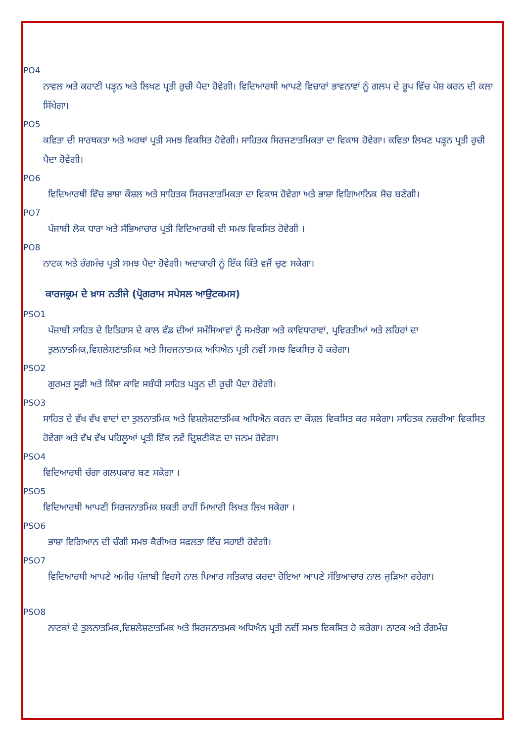PO4
ਨਾਵਲ ਅਤੇ ਕਹਾਣੀ ਪੜ੍ਹਨ ਅਤੇ ਲਿਖਣ ਪ੍ਰਤੀ ਰੁਚੀ ਪੈਦਾ ਹੋਵੇਗੀ। ਵਿਦਿਆਰਥੀ ਆਪਣੇ ਵਿਚਾਰਾਂ ਭਾਵਨਾਵਾਂ ਨੂੰ ਗਲਪ ਦੇ ਰੂਪ ਵਿੱਚ ਪੇਸ਼ ਕਰਨ ਦੀ ਕਲਾ ਸਿੱਖੇਗਾ।
PO5
ਕਵਿਤਾ ਦੀ ਸਾਰਥਕਤਾ ਅਤੇ ਅਰਥਾਂ ਪ੍ਰਤੀ ਸਮਝ ਵਿਕਸਿਤ ਹੋਵੇਗੀ। ਸਾਹਿਤਕ ਸਿਰਜਣਾਤਮਿਕਤਾ ਦਾ ਵਿਕਾਸ ਹੋਵੇਗਾ। ਕਵਿਤਾ ਲਿਖਣ ਪੜ੍ਹਨ ਪ੍ਰਤੀ ਰੁਚੀ ਪੈਦਾ ਹੋਵੇਗੀ।
PO6
ਵਿਦਿਆਰਥੀ ਵਿੱਚ ਭਾਸ਼ਾ ਕੌਸ਼ਲ ਅਤੇ ਸਾਹਿਤਕ ਸਿਰਜਣਾਤਮਿਕਤਾ ਦਾ ਵਿਕਾਸ ਹੋਵੇਗਾ ਅਤੇ ਭਾਸ਼ਾ ਵਿਗਿਆਨਿਕ ਸੋਚ ਬਣੇਗੀ।
PO7
ਪੰਜਾਬੀ ਲੋਕ ਧਾਰਾ ਅਤੇ ਸੱਭਿਆਚਾਰ ਪ੍ਰਤੀ ਵਿਦਿਆਰਥੀ ਦੀ ਸਮਝ ਵਿਕਸਿਤ ਹੋਵੇਗੀ ।
PO8
ਨਾਟਕ ਅਤੇ ਰੰਗਮੰਚ ਪ੍ਰਤੀ ਸਮਝ ਪੈਦਾ ਹੋਵੇਗੀ। ਅਦਾਕਾਰੀ ਨੂੰ ਇੱਕ ਕਿੱਤੇ ਵਜੋਂ ਚੁਣ ਸਕੇਗਾ।
ਕਾਰਜਕ੍ਰਮ ਦੇ ਖ਼ਾਸ ਨਤੀਜੇ (ਪ੍ਰੋਗਰਾਮ ਸਪੇਸਲ ਆਉਟਕਮਸ)
PSO1
ਪੰਜਾਬੀ ਸਾਹਿਤ ਦੇ ਇਤਿਹਾਸ ਦੇ ਕਾਲ ਵੰਡ ਦੀਆਂ ਸਮੱਸਿਆਵਾਂ ਨੂੰ ਸਮਝੇਗਾ ਅਤੇ ਕਾਵਿਧਾਰਾਵਾਂ, ਪ੍ਰਵਿਰਤੀਆਂ ਅਤੇ ਲਹਿਰਾਂ ਦਾ ਤੁਲਨਾਤਮਿਕ,ਵਿਸ਼ਲੇਸ਼ਣਾਤਮਿਕ ਅਤੇ ਸਿਰਜਨਾਤਮਕ ਅਧਿਐਨ ਪ੍ਰਤੀ ਨਵੀਂ ਸਮਝ ਵਿਕਸਿਤ ਹੋ ਕਰੇਗਾ।
PSO2
ਗੁਰਮਤ ਸੂਫ਼ੀ ਅਤੇ ਕਿੱਸਾ ਕਾਵਿ ਸਬੰਧੀ ਸਾਹਿਤ ਪੜ੍ਹਨ ਦੀ ਰੁਚੀ ਪੈਦਾ ਹੋਵੇਗੀ।
PSO3
ਸਾਹਿਤ ਦੇ ਵੱਖ ਵੱਖ ਵਾਦਾਂ ਦਾ ਤੁਲਨਾਤਮਿਕ ਅਤੇ ਵਿਸ਼ਲੇਸ਼ਣਾਤਮਿਕ ਅਧਿਐਨ ਕਰਨ ਦਾ ਕੌਸ਼ਲ ਵਿਕਸਿਤ ਕਰ ਸਕੇਗਾ। ਸਾਹਿਤਕ ਨਜ਼ਰੀਆ ਵਿਕਸਿਤ ਹੋਵੇਗਾ ਅਤੇ ਵੱਖ ਵੱਖ ਪਹਿਲੂਆਂ ਪ੍ਰਤੀ ਇੱਕ ਨਵੇਂ ਦ੍ਰਿਸ਼ਟੀਕੋਣ ਦਾ ਜਨਮ ਹੋਵੇਗਾ।
PSO4
ਵਿਦਿਆਰਥੀ ਚੰਗਾ ਗਲਪਕਾਰ ਬਣ ਸਕੇਗਾ ।
PSO5
ਵਿਦਿਆਰਥੀ ਆਪਣੀ ਸਿਰਜਨਾਤਮਿਕ ਸ਼ਕਤੀ ਰਾਹੀਂ ਮਿਆਰੀ ਲਿਖਤ ਲਿਖ ਸਕੇਗਾ ।
PSO6
ਭਾਸ਼ਾ ਵਿਗਿਆਨ ਦੀ ਚੰਗੀ ਸਮਝ ਕੈਰੀਅਰ ਸਫਲਤਾ ਵਿੱਚ ਸਹਾਈ ਹੋਵੇਗੀ।
PSO7
ਵਿਦਿਆਰਥੀ ਆਪਣੇ ਅਮੀਰ ਪੰਜਾਬੀ ਵਿਰਸੇ ਨਾਲ ਪਿਆਰ ਸਤਿਕਾਰ ਕਰਦਾ ਹੋਇਆ ਆਪਣੇ ਸੱਭਿਆਚਾਰ ਨਾਲ ਜੁੜਿਆ ਰਹੇਗਾ।
PSO8
ਨਾਟਕਾਂ ਦੇ ਤੁਲਨਾਤਮਿਕ,ਵਿਸ਼ਲੇਸ਼ਣਾਤਮਿਕ ਅਤੇ ਸਿਰਜਨਾਤਮਕ ਅਧਿਐਨ ਪ੍ਰਤੀ ਨਵੀਂ ਸਮਝ ਵਿਕਸਿਤ ਹੋ ਕਰੇਗਾ। ਨਾਟਕ ਅਤੇ ਰੰਗਮੰਚ